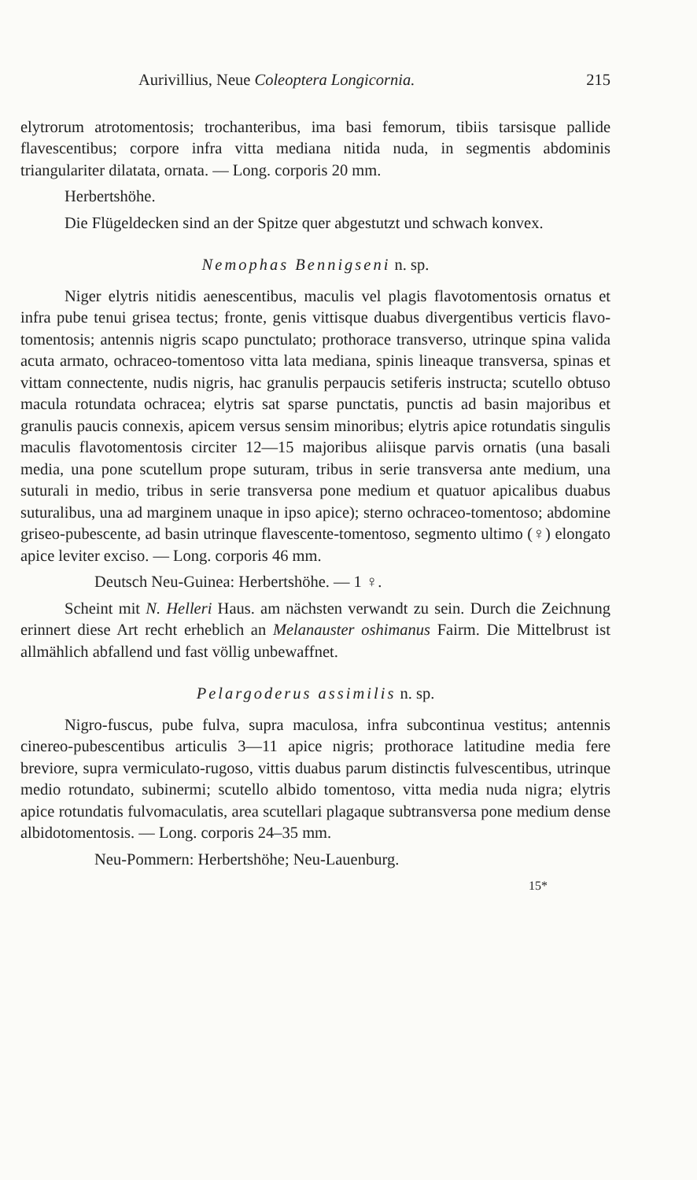Aurivillius, Neue Coleoptera Longicornia. 215
elytrorum atrotomentosis; trochanteribus, ima basi femorum, tibiis tarsisque pallide flavescentibus; corpore infra vitta mediana nitida nuda, in segmentis abdominis triangulariter dilatata, ornata. — Long. corporis 20 mm.
Herbertshöhe.
Die Flügeldecken sind an der Spitze quer abgestutzt und schwach konvex.
Nemophas Bennigseni n. sp.
Niger elytris nitidis aenescentibus, maculis vel plagis flavotomentosis ornatus et infra pube tenui grisea tectus; fronte, genis vittisque duabus divergentibus verticis flavo-tomentosis; antennis nigris scapo punctulato; prothorace transverso, utrinque spina valida acuta armato, ochraceo-tomentoso vitta lata mediana, spinis lineaque transversa, spinas et vittam connectente, nudis nigris, hac granulis perpaucis setiferis instructa; scutello obtuso macula rotundata ochracea; elytris sat sparse punctatis, punctis ad basin majoribus et granulis paucis connexis, apicem versus sensim minoribus; elytris apice rotundatis singulis maculis flavotomentosis circiter 12—15 majoribus aliisque parvis ornatis (una basali media, una pone scutellum prope suturam, tribus in serie transversa ante medium, una suturali in medio, tribus in serie transversa pone medium et quatuor apicalibus duabus suturalibus, una ad marginem unaque in ipso apice); sterno ochraceo-tomentoso; abdomine griseo-pubescente, ad basin utrinque flavescente-tomentoso, segmento ultimo (♀) elongato apice leviter exciso. — Long. corporis 46 mm.
Deutsch Neu-Guinea: Herbertshöhe. — 1 ♀.
Scheint mit N. Helleri Haus. am nächsten verwandt zu sein. Durch die Zeichnung erinnert diese Art recht erheblich an Melanauster oshimanus Fairm. Die Mittelbrust ist allmählich abfallend und fast völlig unbewaffnet.
Pelargoderus assimilis n. sp.
Nigro-fuscus, pube fulva, supra maculosa, infra subcontinua vestitus; antennis cinereo-pubescentibus articulis 3—11 apice nigris; prothorace latitudine media fere breviore, supra vermiculato-rugoso, vittis duabus parum distinctis fulvescentibus, utrinque medio rotundato, subinermi; scutello albido tomentoso, vitta media nuda nigra; elytris apice rotundatis fulvomaculatis, area scutellari plagaque subtransversa pone medium dense albidotomentosis. — Long. corporis 24–35 mm.
Neu-Pommern: Herbertshöhe; Neu-Lauenburg.
15*